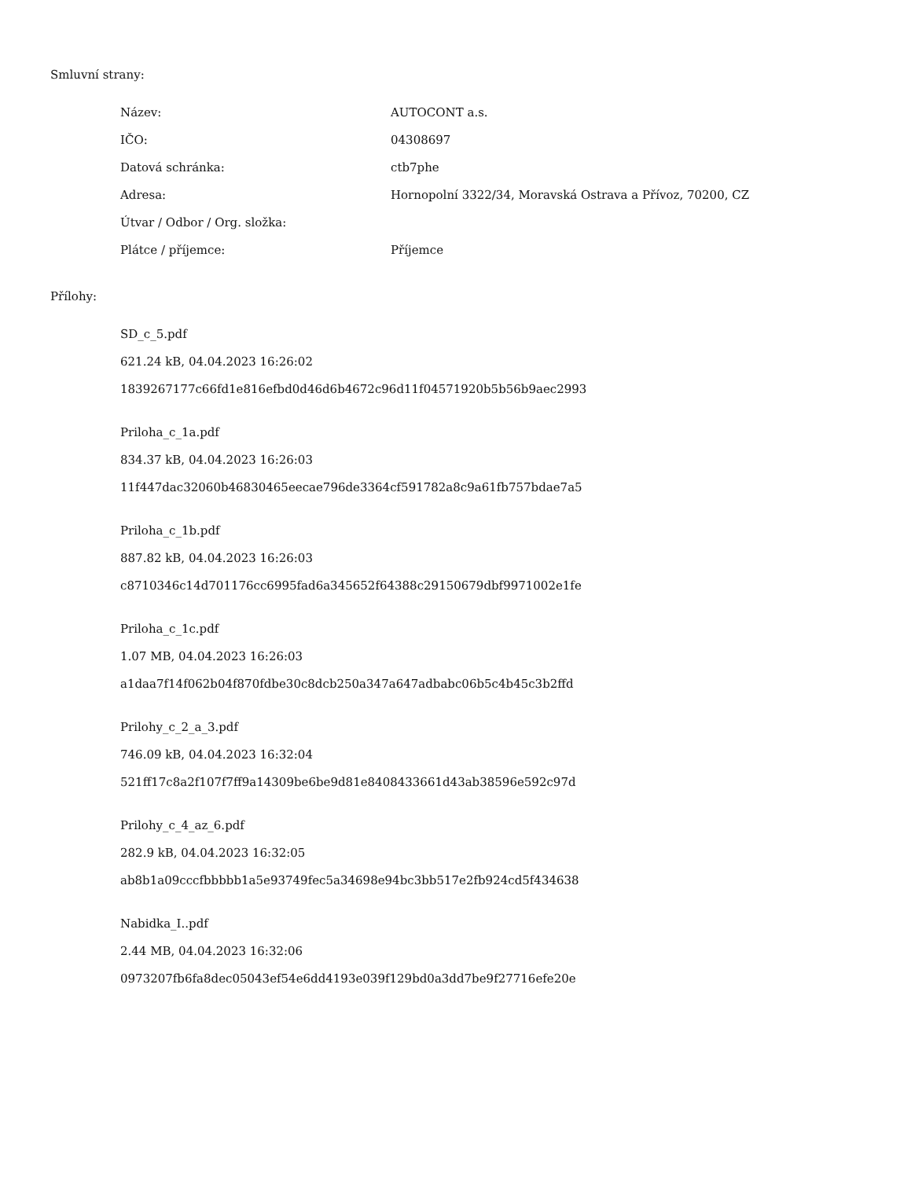Smluvní strany:
| Název: | AUTOCONT a.s. |
| IČO: | 04308697 |
| Datová schránka: | ctb7phe |
| Adresa: | Hornopolní 3322/34, Moravská Ostrava a Přívoz, 70200, CZ |
| Útvar / Odbor / Org. složka: | |
| Plátce / příjemce: | Příjemce |
Přílohy:
SD_c_5.pdf
621.24 kB, 04.04.2023 16:26:02
1839267177c66fd1e816efbd0d46d6b4672c96d11f04571920b5b56b9aec2993
Priloha_c_1a.pdf
834.37 kB, 04.04.2023 16:26:03
11f447dac32060b46830465eecae796de3364cf591782a8c9a61fb757bdae7a5
Priloha_c_1b.pdf
887.82 kB, 04.04.2023 16:26:03
c8710346c14d701176cc6995fad6a345652f64388c29150679dbf9971002e1fe
Priloha_c_1c.pdf
1.07 MB, 04.04.2023 16:26:03
a1daa7f14f062b04f870fdbe30c8dcb250a347a647adbabc06b5c4b45c3b2ffd
Prilohy_c_2_a_3.pdf
746.09 kB, 04.04.2023 16:32:04
521ff17c8a2f107f7ff9a14309be6be9d81e8408433661d43ab38596e592c97d
Prilohy_c_4_az_6.pdf
282.9 kB, 04.04.2023 16:32:05
ab8b1a09cccfbbbbb1a5e93749fec5a34698e94bc3bb517e2fb924cd5f434638
Nabidka_I..pdf
2.44 MB, 04.04.2023 16:32:06
0973207fb6fa8dec05043ef54e6dd4193e039f129bd0a3dd7be9f27716efe20e